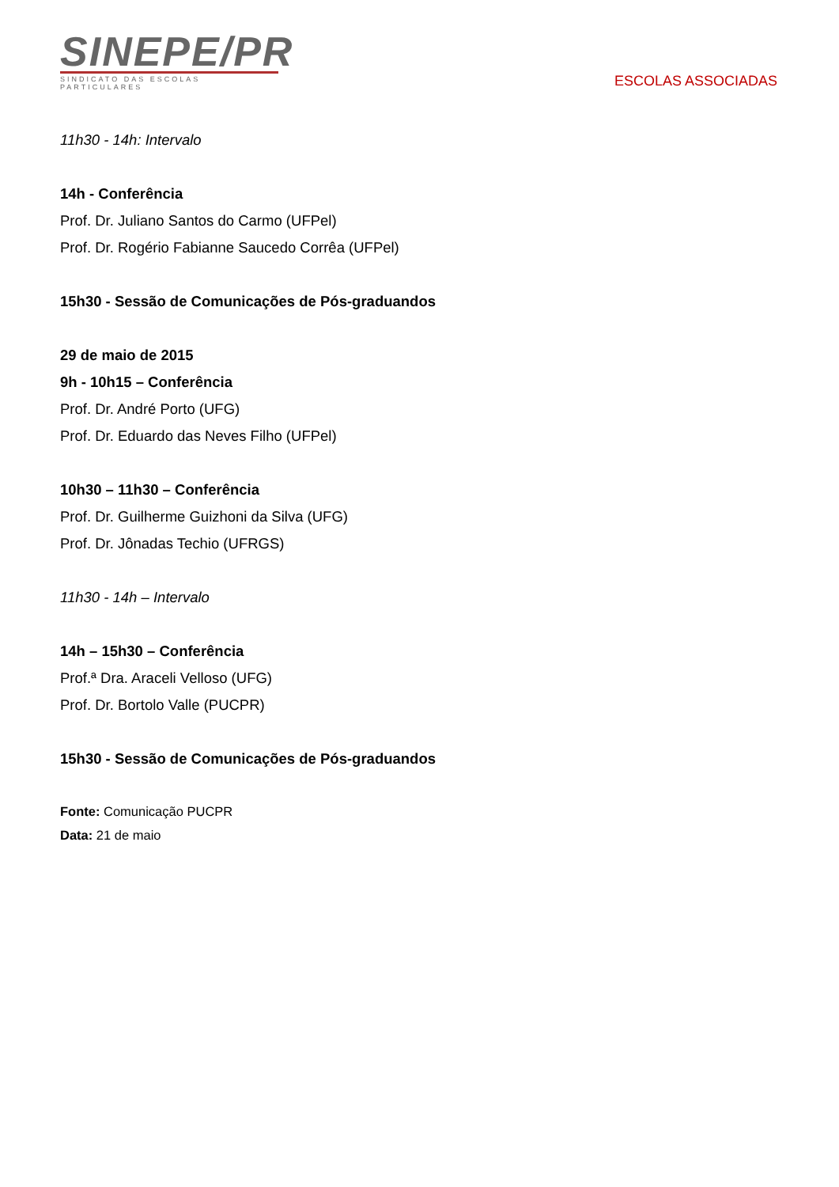SINEPE/PR
SINDICATO DAS ESCOLAS PARTICULARES
ESCOLAS ASSOCIADAS
11h30 - 14h: Intervalo
14h - Conferência
Prof. Dr. Juliano Santos do Carmo (UFPel)
Prof. Dr. Rogério Fabianne Saucedo Corrêa (UFPel)
15h30 - Sessão de Comunicações de Pós-graduandos
29 de maio de 2015
9h - 10h15 – Conferência
Prof. Dr. André Porto (UFG)
Prof. Dr. Eduardo das Neves Filho (UFPel)
10h30 – 11h30 – Conferência
Prof. Dr. Guilherme Guizhoni da Silva (UFG)
Prof. Dr. Jônadas Techio (UFRGS)
11h30 - 14h – Intervalo
14h – 15h30 – Conferência
Prof.ª Dra. Araceli Velloso (UFG)
Prof. Dr. Bortolo Valle (PUCPR)
15h30 - Sessão de Comunicações de Pós-graduandos
Fonte: Comunicação PUCPR
Data: 21 de maio